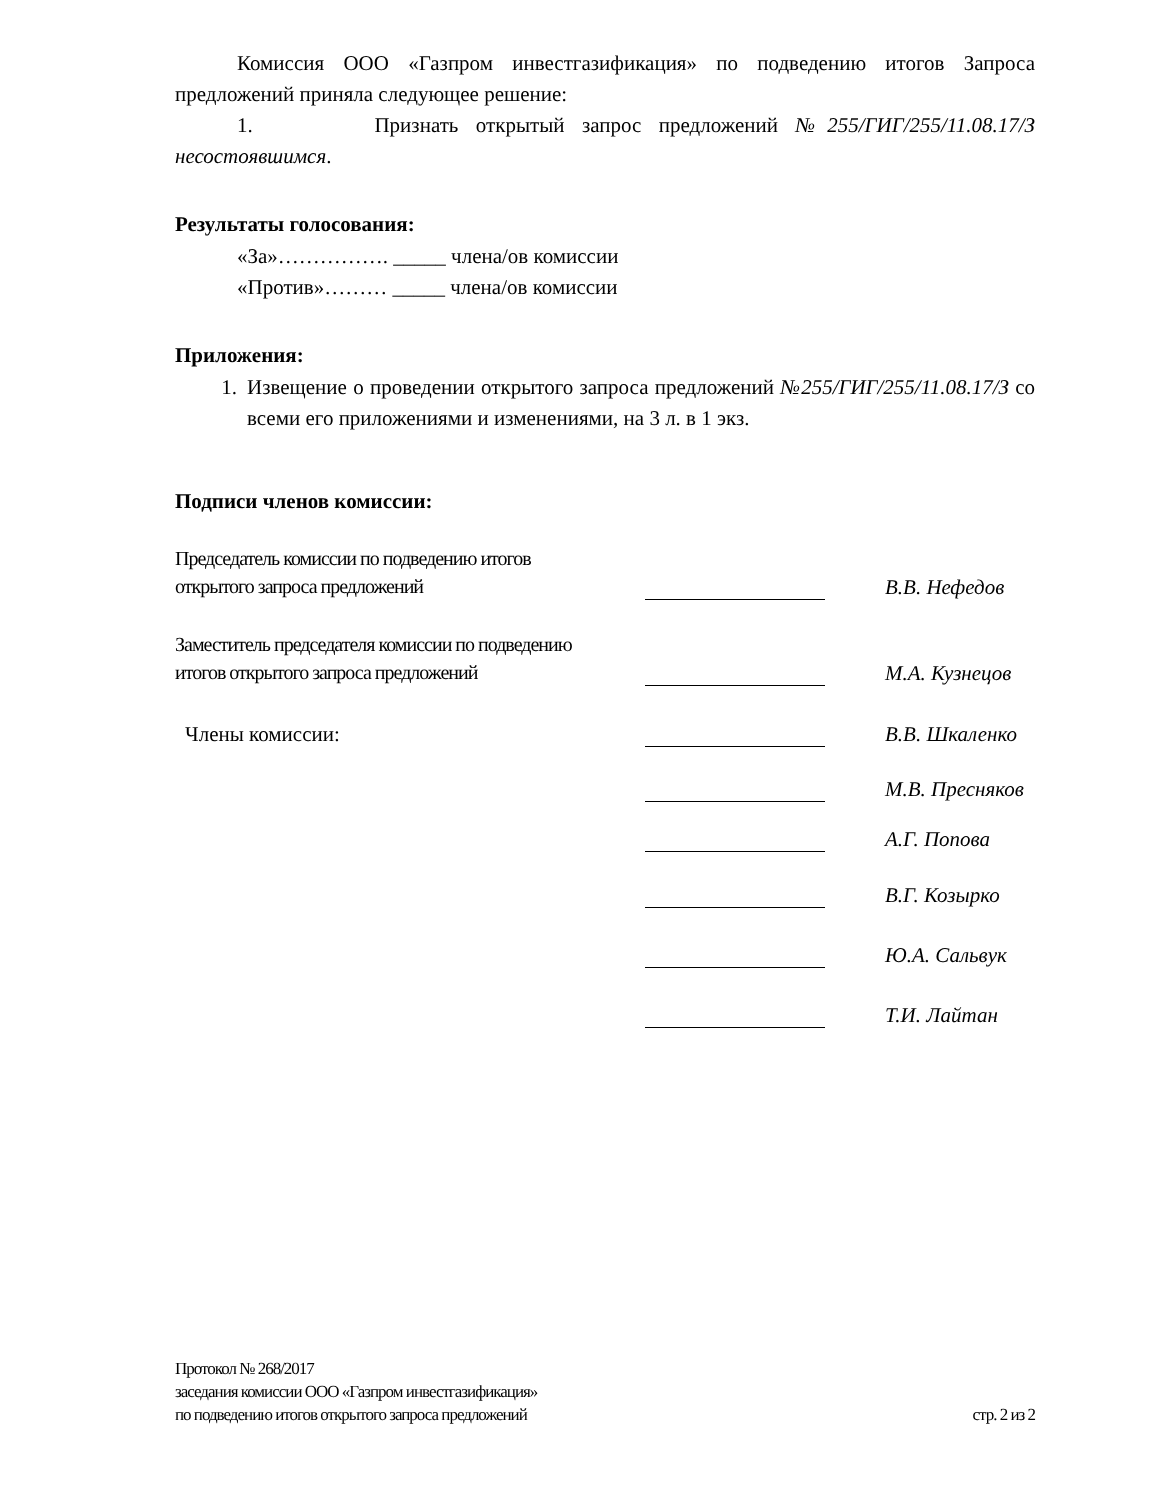Комиссия ООО «Газпром инвестгазификация» по подведению итогов Запроса предложений приняла следующее решение:
1. Признать открытый запрос предложений №255/ГИГ/255/11.08.17/З несостоявшимся.
Результаты голосования:
«За»……………. _____ члена/ов комиссии
«Против»……… _____ члена/ов комиссии
Приложения:
1.
Извещение о проведении открытого запроса предложений №255/ГИГ/255/11.08.17/З со всеми его приложениями и изменениями, на 3 л. в 1 экз.
Подписи членов комиссии:
| Председатель комиссии по подведению итогов открытого запроса предложений | | В.В. Нефедов |
| Заместитель председателя комиссии по подведению итогов открытого запроса предложений | | М.А. Кузнецов |
| Члены комиссии: | | В.В. Шкаленко |
| | | М.В. Пресняков |
| | | А.Г. Попова |
| | | В.Г. Козырко |
| | | Ю.А. Сальвук |
| | | Т.И. Лайтан |
Протокол № 268/2017
заседания комиссии ООО «Газпром инвестгазификация»
по подведению итогов открытого запроса предложений стр. 2 из 2